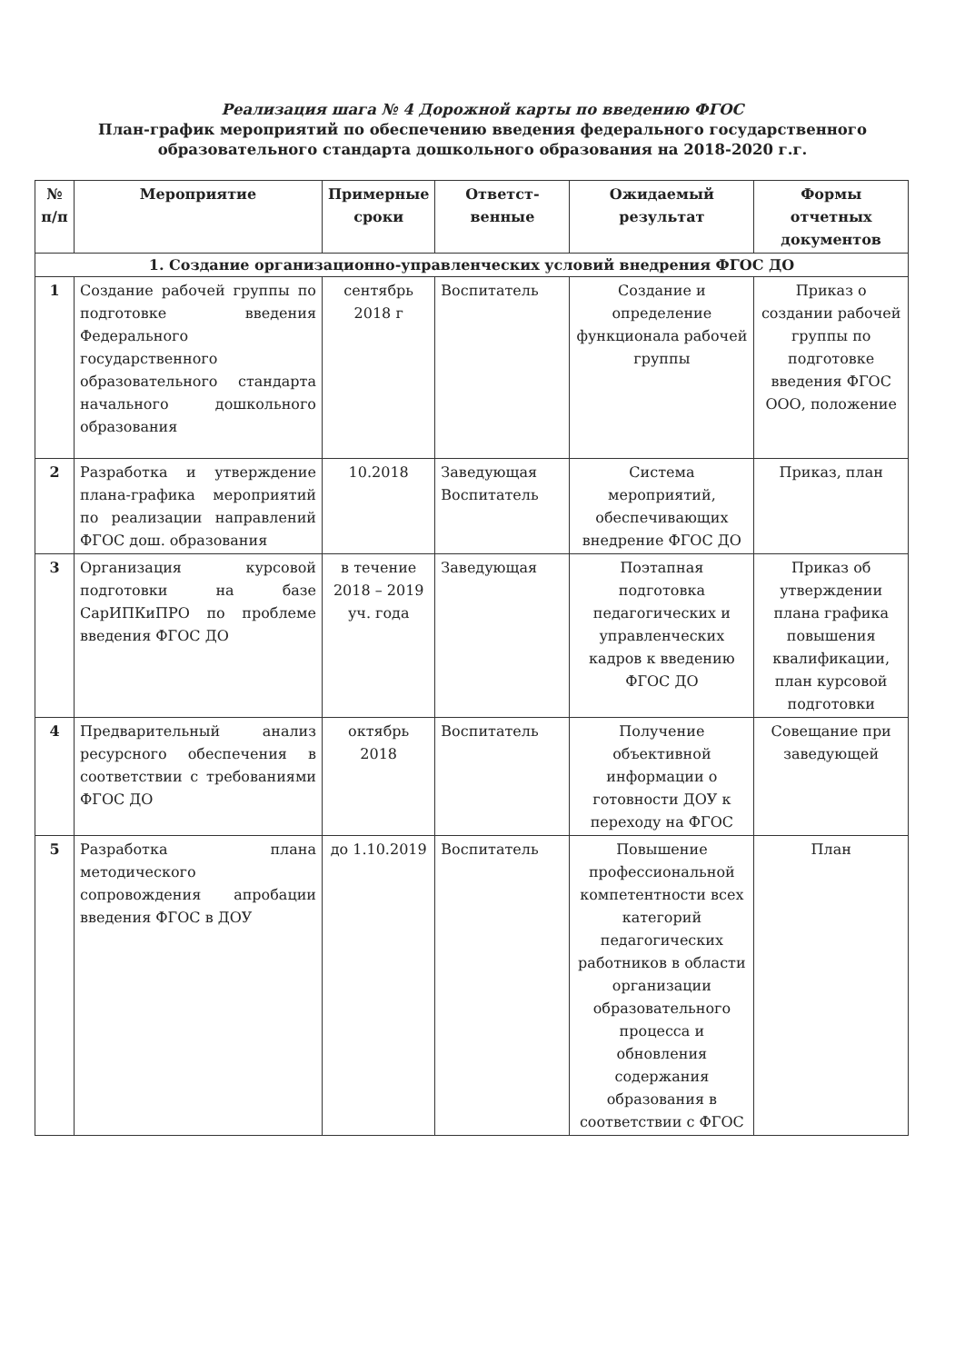Реализация шага № 4 Дорожной карты по введению ФГОС
План-график мероприятий по обеспечению введения федерального государственного образовательного стандарта дошкольного образования на 2018-2020 г.г.
| № п/п | Мероприятие | Примерные сроки | Ответст-венные | Ожидаемый результат | Формы отчетных документов |
| --- | --- | --- | --- | --- | --- |
| 1. Создание организационно-управленческих условий внедрения ФГОС ДО | | | | | |
| 1 | Создание рабочей группы по подготовке введения Федерального государственного образовательного стандарта начального дошкольного образования | сентябрь 2018 г | Воспитатель | Создание и определение функционала рабочей группы | Приказ о создании рабочей группы по подготовке введения ФГОС ООО, положение |
| 2 | Разработка и утверждение плана-графика мероприятий по реализации направлений ФГОС дош. образования | 10.2018 | Заведующая Воспитатель | Система мероприятий, обеспечивающих внедрение ФГОС ДО | Приказ, план |
| 3 | Организация курсовой подготовки на базе СарИПКиПРО по проблеме введения ФГОС ДО | в течение 2018 – 2019 уч. года | Заведующая | Поэтапная подготовка педагогических и управленческих кадров к введению ФГОС ДО | Приказ об утверждении плана графика повышения квалификации, план курсовой подготовки |
| 4 | Предварительный анализ ресурсного обеспечения в соответствии с требованиями ФГОС ДО | октябрь 2018 | Воспитатель | Получение объективной информации о готовности ДОУ к переходу на ФГОС | Совещание при заведующей |
| 5 | Разработка плана методического сопровождения апробации введения ФГОС в ДОУ | до 1.10.2019 | Воспитатель | Повышение профессиональной компетентности всех категорий педагогических работников в области организации образовательного процесса и обновления содержания образования в соответствии с ФГОС | План |